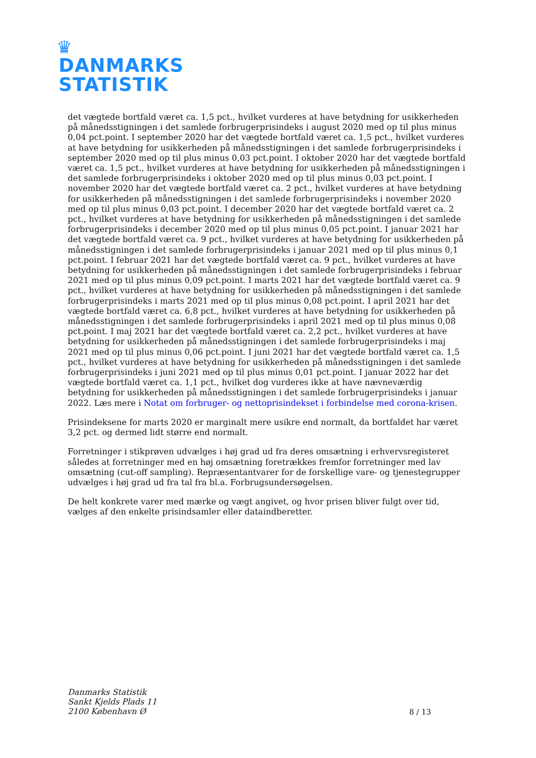♛
DANMARKS
STATISTIK
det vægtede bortfald været ca. 1,5 pct., hvilket vurderes at have betydning for usikkerheden på månedsstigningen i det samlede forbrugerprisindeks i august 2020 med op til plus minus 0,04 pct.point. I september 2020 har det vægtede bortfald været ca. 1,5 pct., hvilket vurderes at have betydning for usikkerheden på månedsstigningen i det samlede forbrugerprisindeks i september 2020 med op til plus minus 0,03 pct.point. I oktober 2020 har det vægtede bortfald været ca. 1,5 pct., hvilket vurderes at have betydning for usikkerheden på månedsstigningen i det samlede forbrugerprisindeks i oktober 2020 med op til plus minus 0,03 pct.point. I november 2020 har det vægtede bortfald været ca. 2 pct., hvilket vurderes at have betydning for usikkerheden på månedsstigningen i det samlede forbrugerprisindeks i november 2020 med op til plus minus 0,03 pct.point. I december 2020 har det vægtede bortfald været ca. 2 pct., hvilket vurderes at have betydning for usikkerheden på månedsstigningen i det samlede forbrugerprisindeks i december 2020 med op til plus minus 0,05 pct.point. I januar 2021 har det vægtede bortfald været ca. 9 pct., hvilket vurderes at have betydning for usikkerheden på månedsstigningen i det samlede forbrugerprisindeks i januar 2021 med op til plus minus 0,1 pct.point. I februar 2021 har det vægtede bortfald været ca. 9 pct., hvilket vurderes at have betydning for usikkerheden på månedsstigningen i det samlede forbrugerprisindeks i februar 2021 med op til plus minus 0,09 pct.point. I marts 2021 har det vægtede bortfald været ca. 9 pct., hvilket vurderes at have betydning for usikkerheden på månedsstigningen i det samlede forbrugerprisindeks i marts 2021 med op til plus minus 0,08 pct.point. I april 2021 har det vægtede bortfald været ca. 6,8 pct., hvilket vurderes at have betydning for usikkerheden på månedsstigningen i det samlede forbrugerprisindeks i april 2021 med op til plus minus 0,08 pct.point. I maj 2021 har det vægtede bortfald været ca. 2,2 pct., hvilket vurderes at have betydning for usikkerheden på månedsstigningen i det samlede forbrugerprisindeks i maj 2021 med op til plus minus 0,06 pct.point. I juni 2021 har det vægtede bortfald været ca. 1,5 pct., hvilket vurderes at have betydning for usikkerheden på månedsstigningen i det samlede forbrugerprisindeks i juni 2021 med op til plus minus 0,01 pct.point. I januar 2022 har det vægtede bortfald været ca. 1,1 pct., hvilket dog vurderes ikke at have nævneværdig betydning for usikkerheden på månedsstigningen i det samlede forbrugerprisindeks i januar 2022. Læs mere i Notat om forbruger- og nettoprisindekset i forbindelse med corona-krisen.
Prisindeksene for marts 2020 er marginalt mere usikre end normalt, da bortfaldet har været 3,2 pct. og dermed lidt større end normalt.
Forretninger i stikprøven udvælges i høj grad ud fra deres omsætning i erhvervsregisteret således at forretninger med en høj omsætning foretrækkes fremfor forretninger med lav omsætning (cut-off sampling). Repræsentantvarer for de forskellige vare- og tjenestegrupper udvælges i høj grad ud fra tal fra bl.a. Forbrugsundersøgelsen.
De helt konkrete varer med mærke og vægt angivet, og hvor prisen bliver fulgt over tid, vælges af den enkelte prisindsamler eller dataindberetter.
Danmarks Statistik
Sankt Kjelds Plads 11
2100 København Ø
8 / 13